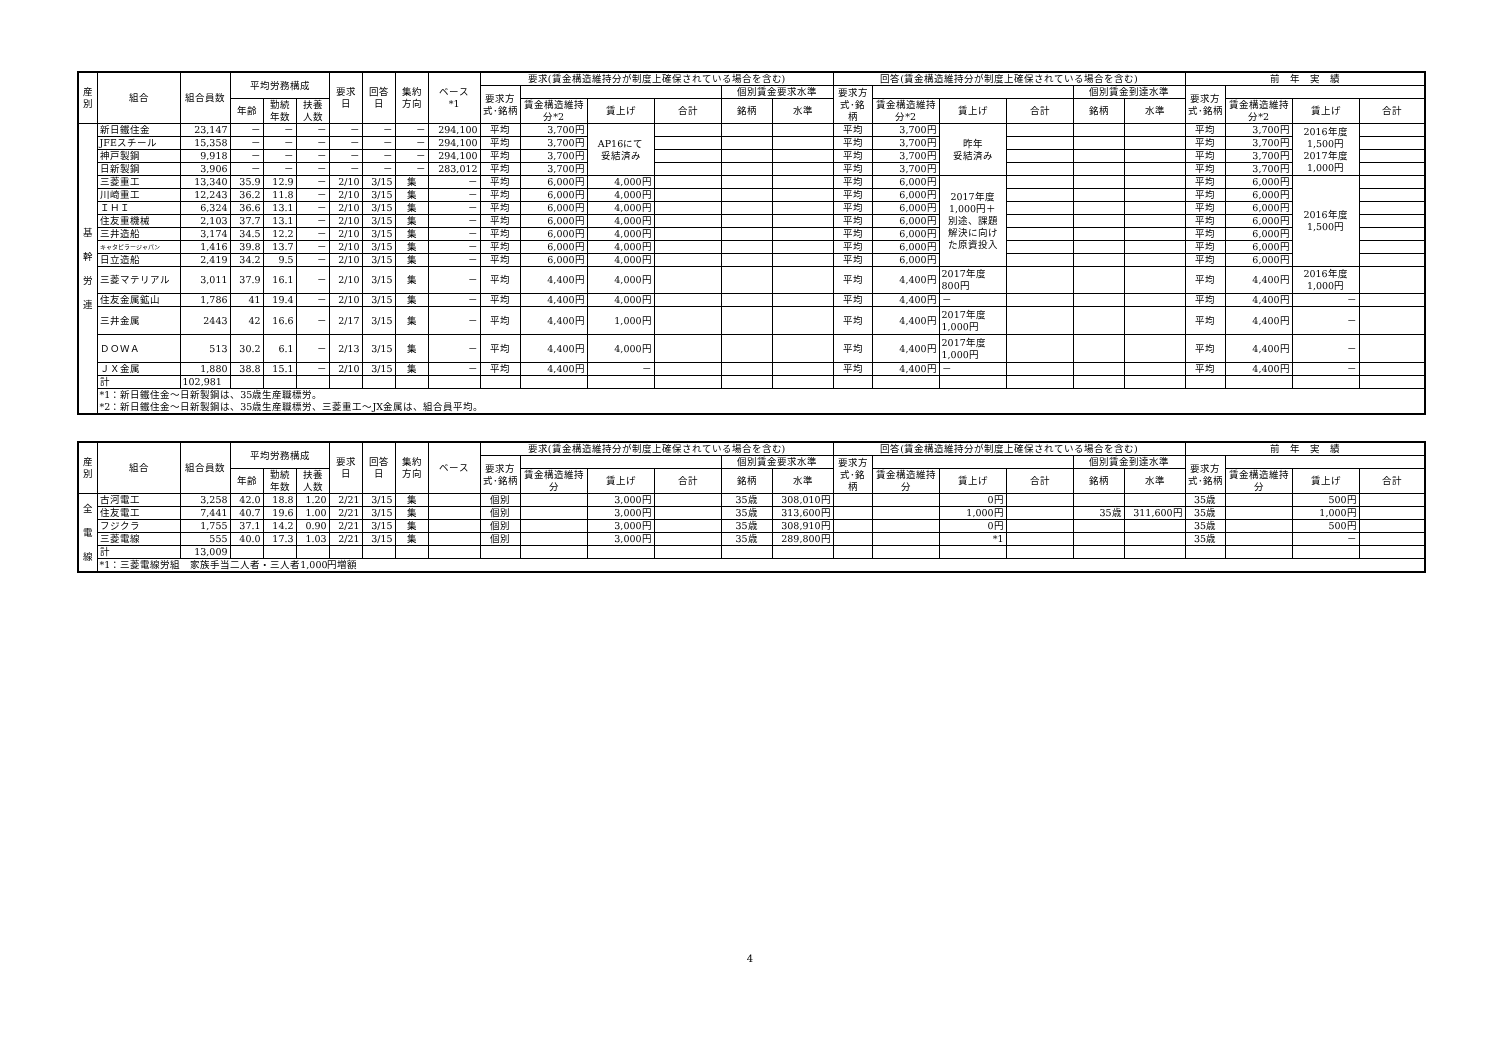| 産別 | 組合 | 組合員数 | 平均労務構成 | | | 要求日 | 回答日 | 集約方向 | ベース *1 | 要求(賃金構造維持分が制度上確保されている場合を含む) | | | | | | 回答(賃金構造維持分が制度上確保されている場合を含む) | | | | | | 前 年 実 績 | | | |
| --- | --- | --- | --- | --- | --- | --- | --- | --- | --- | --- | --- | --- | --- | --- | --- | --- | --- | --- | --- | --- | --- | --- | --- | --- | --- |
| | | | | | | | | | | 要求方式･銘柄 | | | | 個別賃金要求水準 | | 要求方式･銘柄 | | | | 個別賃金到達水準 | | 要求方式･銘柄 | | | |
| | | | 年齢 | 勤続年数 | 扶養人数 | | | | | | 賃金構造維持分*2 | 賃上げ | 合計 | 銘柄 | 水準 | | 賃金構造維持分*2 | 賃上げ | 合計 | 銘柄 | 水準 | | 賃金構造維持分*2 | 賃上げ | 合計 |
| 基 幹 労 連 | 新日鐵住金 | 23,147 | － | － | － | － | － | － | 294,100 | 平均 | 3,700円 | AP16にて 妥結済み | | | | 平均 | 3,700円 | 昨年 妥結済み | | | | 平均 | 3,700円 | 2016年度 1,500円 2017年度 1,000円 | |
| | JFEスチール | 15,358 | － | － | － | － | － | － | 294,100 | 平均 | 3,700円 | | | | | 平均 | 3,700円 | | | | | 平均 | 3,700円 | | |
| | 神戸製鋼 | 9,918 | － | － | － | － | － | － | 294,100 | 平均 | 3,700円 | | | | | 平均 | 3,700円 | | | | | 平均 | 3,700円 | | |
| | 日新製鋼 | 3,906 | － | － | － | － | － | － | 283,012 | 平均 | 3,700円 | | | | | 平均 | 3,700円 | | | | | 平均 | 3,700円 | | |
| | 三菱重工 | 13,340 | 35.9 | 12.9 | － | 2/10 | 3/15 | 集 | － | 平均 | 6,000円 | 4,000円 | | | | 平均 | 6,000円 | 2017年度 1,000円＋ 別途、課題 解決に向け た原資投入 | | | | 平均 | 6,000円 | 2016年度 1,500円 | |
| | 川崎重工 | 12,243 | 36.2 | 11.8 | － | 2/10 | 3/15 | 集 | － | 平均 | 6,000円 | 4,000円 | | | | 平均 | 6,000円 | | | | | 平均 | 6,000円 | | |
| | ＩＨＩ | 6,324 | 36.6 | 13.1 | － | 2/10 | 3/15 | 集 | － | 平均 | 6,000円 | 4,000円 | | | | 平均 | 6,000円 | | | | | 平均 | 6,000円 | | |
| | 住友重機械 | 2,103 | 37.7 | 13.1 | － | 2/10 | 3/15 | 集 | － | 平均 | 6,000円 | 4,000円 | | | | 平均 | 6,000円 | | | | | 平均 | 6,000円 | | |
| | 三井造船 | 3,174 | 34.5 | 12.2 | － | 2/10 | 3/15 | 集 | － | 平均 | 6,000円 | 4,000円 | | | | 平均 | 6,000円 | | | | | 平均 | 6,000円 | | |
| | キャタピラージャパン | 1,416 | 39.8 | 13.7 | － | 2/10 | 3/15 | 集 | － | 平均 | 6,000円 | 4,000円 | | | | 平均 | 6,000円 | | | | | 平均 | 6,000円 | | |
| | 日立造船 | 2,419 | 34.2 | 9.5 | － | 2/10 | 3/15 | 集 | － | 平均 | 6,000円 | 4,000円 | | | | 平均 | 6,000円 | | | | | 平均 | 6,000円 | | |
| | 三菱マテリアル | 3,011 | 37.9 | 16.1 | － | 2/10 | 3/15 | 集 | － | 平均 | 4,400円 | 4,000円 | | | | 平均 | 4,400円 | 2017年度 800円 | | | | 平均 | 4,400円 | 2016年度 1,000円 | |
| | 住友金属鉱山 | 1,786 | 41 | 19.4 | － | 2/10 | 3/15 | 集 | － | 平均 | 4,400円 | 4,000円 | | | | 平均 | 4,400円 | － | | | | 平均 | 4,400円 | － | |
| | 三井金属 | 2443 | 42 | 16.6 | － | 2/17 | 3/15 | 集 | － | 平均 | 4,400円 | 1,000円 | | | | 平均 | 4,400円 | 2017年度 1,000円 | | | | 平均 | 4,400円 | － | |
| | ＤＯＷＡ | 513 | 30.2 | 6.1 | － | 2/13 | 3/15 | 集 | － | 平均 | 4,400円 | 4,000円 | | | | 平均 | 4,400円 | 2017年度 1,000円 | | | | 平均 | 4,400円 | － | |
| | ＪＸ金属 | 1,880 | 38.8 | 15.1 | － | 2/10 | 3/15 | 集 | － | 平均 | 4,400円 | － | | | | 平均 | 4,400円 | － | | | | 平均 | 4,400円 | － | |
| | 計 | 102,981 | | | | | | | | | | | | | | | | | | | | | | | |
| | *1：新日鐵住金～日新製鋼は、35歳生産職標労。 *2：新日鐵住金～日新製鋼は、35歳生産職標労、三菱重工～JX金属は、組合員平均。 | | | | | | | | | | | | | | | | | | | | | | | | |
| 産別 | 組合 | 組合員数 | 平均労務構成 | | | 要求日 | 回答日 | 集約方向 | ベース | 要求(賃金構造維持分が制度上確保されている場合を含む) | | | | | | 回答(賃金構造維持分が制度上確保されている場合を含む) | | | | | | 前 年 実 績 | | | |
| --- | --- | --- | --- | --- | --- | --- | --- | --- | --- | --- | --- | --- | --- | --- | --- | --- | --- | --- | --- | --- | --- | --- | --- | --- | --- |
| | | | | | | | | | | 要求方式･銘柄 | | | | 個別賃金要求水準 | | 要求方式･銘柄 | | | | 個別賃金到達水準 | | 要求方式･銘柄 | | | |
| | | | 年齢 | 勤続年数 | 扶養人数 | | | | | | 賃金構造維持分 | 賃上げ | 合計 | 銘柄 | 水準 | | 賃金構造維持分 | 賃上げ | 合計 | 銘柄 | 水準 | | 賃金構造維持分 | 賃上げ | 合計 |
| 全 電 線 | 古河電工 | 3,258 | 42.0 | 18.8 | 1.20 | 2/21 | 3/15 | 集 | | 個別 | | 3,000円 | | 35歳 | 308,010円 | | | 0円 | | | | 35歳 | | 500円 | |
| | 住友電工 | 7,441 | 40.7 | 19.6 | 1.00 | 2/21 | 3/15 | 集 | | 個別 | | 3,000円 | | 35歳 | 313,600円 | | | 1,000円 | | 35歳 | 311,600円 | 35歳 | | 1,000円 | |
| | フジクラ | 1,755 | 37.1 | 14.2 | 0.90 | 2/21 | 3/15 | 集 | | 個別 | | 3,000円 | | 35歳 | 308,910円 | | | 0円 | | | | 35歳 | | 500円 | |
| | 三菱電線 | 555 | 40.0 | 17.3 | 1.03 | 2/21 | 3/15 | 集 | | 個別 | | 3,000円 | | 35歳 | 289,800円 | | | *1 | | | | 35歳 | | － | |
| | 計 | 13,009 | | | | | | | | | | | | | | | | | | | | | | | |
| | *1：三菱電線労組 家族手当二人者・三人者1,000円増額 | | | | | | | | | | | | | | | | | | | | | | | | |
4